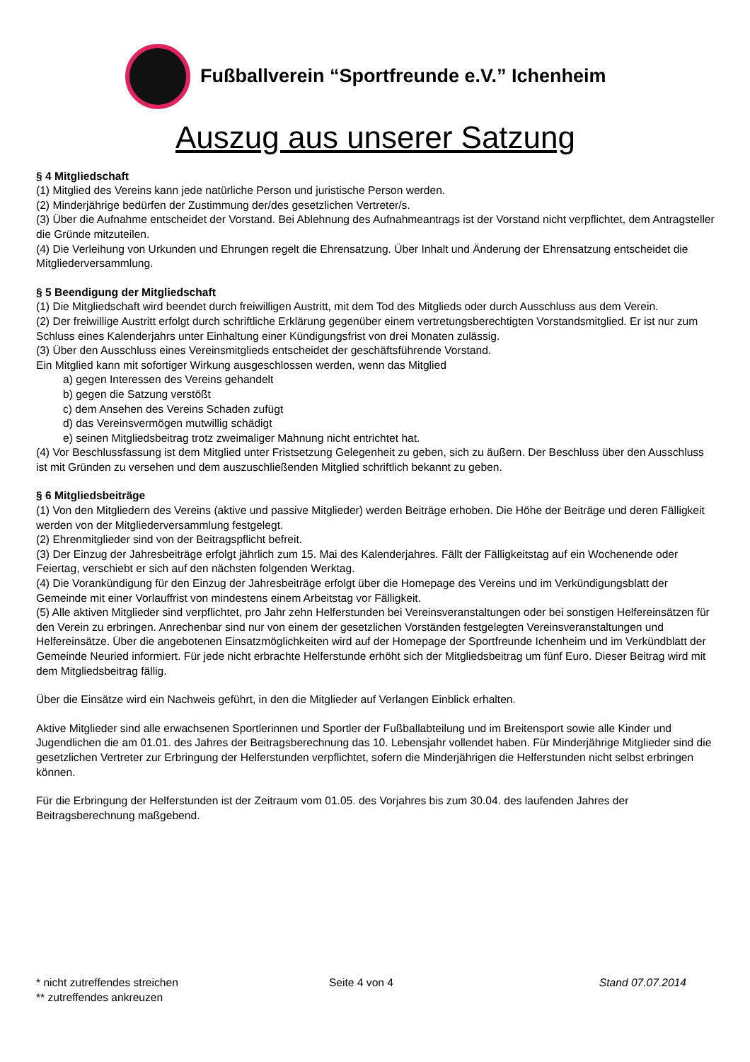Fußballverein “Sportfreunde e.V.” Ichenheim
Auszug aus unserer Satzung
§ 4 Mitgliedschaft
(1) Mitglied des Vereins kann jede natürliche Person und juristische Person werden.
(2) Minderjährige bedürfen der Zustimmung der/des gesetzlichen Vertreter/s.
(3) Über die Aufnahme entscheidet der Vorstand. Bei Ablehnung des Aufnahmeantrags ist der Vorstand nicht verpflichtet, dem Antragsteller die Gründe mitzuteilen.
(4) Die Verleihung von Urkunden und Ehrungen regelt die Ehrensatzung. Über Inhalt und Änderung der Ehrensatzung entscheidet die Mitgliederversammlung.
§ 5 Beendigung der Mitgliedschaft
(1) Die Mitgliedschaft wird beendet durch freiwilligen Austritt, mit dem Tod des Mitglieds oder durch Ausschluss aus dem Verein.
(2) Der freiwillige Austritt erfolgt durch schriftliche Erklärung gegenüber einem vertretungsberechtigten Vorstandsmitglied. Er ist nur zum Schluss eines Kalenderjahrs unter Einhaltung einer Kündigungsfrist von drei Monaten zulässig.
(3) Über den Ausschluss eines Vereinsmitglieds entscheidet der geschäftsführende Vorstand.
Ein Mitglied kann mit sofortiger Wirkung ausgeschlossen werden, wenn das Mitglied
a) gegen Interessen des Vereins gehandelt
b) gegen die Satzung verstößt
c) dem Ansehen des Vereins Schaden zufügt
d) das Vereinsvermögen mutwillig schädigt
e) seinen Mitgliedsbeitrag trotz zweimaliger Mahnung nicht entrichtet hat.
(4) Vor Beschlussfassung ist dem Mitglied unter Fristsetzung Gelegenheit zu geben, sich zu äußern. Der Beschluss über den Ausschluss ist mit Gründen zu versehen und dem auszuschließenden Mitglied schriftlich bekannt zu geben.
§ 6 Mitgliedsbeiträge
(1) Von den Mitgliedern des Vereins (aktive und passive Mitglieder) werden Beiträge erhoben. Die Höhe der Beiträge und deren Fälligkeit werden von der Mitgliederversammlung festgelegt.
(2) Ehrenmitglieder sind von der Beitragspflicht befreit.
(3) Der Einzug der Jahresbeiträge erfolgt jährlich zum 15. Mai des Kalenderjahres. Fällt der Fälligkeitstag auf ein Wochenende oder Feiertag, verschiebt er sich auf den nächsten folgenden Werktag.
(4) Die Vorankündigung für den Einzug der Jahresbeiträge erfolgt über die Homepage des Vereins und im Verkündigungsblatt der Gemeinde mit einer Vorlauffrist von mindestens einem Arbeitstag vor Fälligkeit.
(5) Alle aktiven Mitglieder sind verpflichtet, pro Jahr zehn Helferstunden bei Vereinsveranstaltungen oder bei sonstigen Helfereinsätzen für den Verein zu erbringen. Anrechenbar sind nur von einem der gesetzlichen Vorständen festgelegten Vereinsveranstaltungen und Helfereinsätze. Über die angebotenen Einsatzmöglichkeiten wird auf der Homepage der Sportfreunde Ichenheim und im Verkündblatt der Gemeinde Neuried informiert. Für jede nicht erbrachte Helferstunde erhöht sich der Mitgliedsbeitrag um fünf Euro. Dieser Beitrag wird mit dem Mitgliedsbeitrag fällig.
Über die Einsätze wird ein Nachweis geführt, in den die Mitglieder auf Verlangen Einblick erhalten.
Aktive Mitglieder sind alle erwachsenen Sportlerinnen und Sportler der Fußballabteilung und im Breitensport sowie alle Kinder und Jugendlichen die am 01.01. des Jahres der Beitragsberechnung das 10. Lebensjahr vollendet haben. Für Minderjährige Mitglieder sind die gesetzlichen Vertreter zur Erbringung der Helferstunden verpflichtet, sofern die Minderjährigen die Helferstunden nicht selbst erbringen können.
Für die Erbringung der Helferstunden ist der Zeitraum vom 01.05. des Vorjahres bis zum 30.04. des laufenden Jahres der Beitragsberechnung maßgebend.
* nicht zutreffendes streichen Seite 4 von 4 Stand 07.07.2014
** zutreffendes ankreuzen